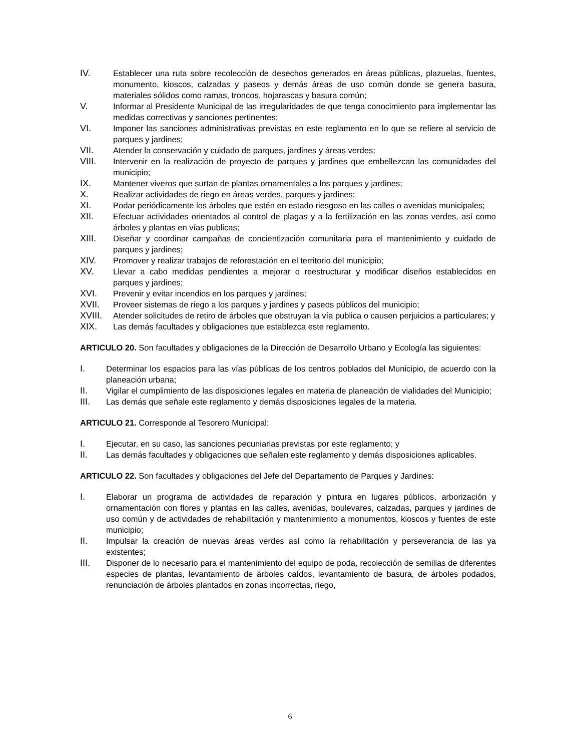IV. Establecer una ruta sobre recolección de desechos generados en áreas públicas, plazuelas, fuentes, monumento, kioscos, calzadas y paseos y demás áreas de uso común donde se genera basura, materiales sólidos como ramas, troncos, hojarascas y basura común;
V. Informar al Presidente Municipal de las irregularidades de que tenga conocimiento para implementar las medidas correctivas y sanciones pertinentes;
VI. Imponer las sanciones administrativas previstas en este reglamento en lo que se refiere al servicio de parques y jardines;
VII. Atender la conservación y cuidado de parques, jardines y áreas verdes;
VIII. Intervenir en la realización de proyecto de parques y jardines que embellezcan las comunidades del municipio;
IX. Mantener viveros que surtan de plantas ornamentales a los parques y jardines;
X. Realizar actividades de riego en áreas verdes, parques y jardines;
XI. Podar periódicamente los árboles que estén en estado riesgoso en las calles o avenidas municipales;
XII. Efectuar actividades orientados al control de plagas y a la fertilización en las zonas verdes, así como árboles y plantas en vías publicas;
XIII. Diseñar y coordinar campañas de concientización comunitaria para el mantenimiento y cuidado de parques y jardines;
XIV. Promover y realizar trabajos de reforestación en el territorio del municipio;
XV. Llevar a cabo medidas pendientes a mejorar o reestructurar y modificar diseños establecidos en parques y jardines;
XVI. Prevenir y evitar incendios en los parques y jardines;
XVII. Proveer sistemas de riego a los parques y jardines y paseos públicos del municipio;
XVIII. Atender solicitudes de retiro de árboles que obstruyan la vía publica o causen perjuicios a particulares; y
XIX. Las demás facultades y obligaciones que establezca este reglamento.
ARTICULO 20. Son facultades y obligaciones de la Dirección de Desarrollo Urbano y Ecología las siguientes:
I. Determinar los espacios para las vías públicas de los centros poblados del Municipio, de acuerdo con la planeación urbana;
II. Vigilar el cumplimiento de las disposiciones legales en materia de planeación de vialidades del Municipio;
III. Las demás que señale este reglamento y demás disposiciones legales de la materia.
ARTICULO 21. Corresponde al Tesorero Municipal:
I. Ejecutar, en su caso, las sanciones pecuniarias previstas por este reglamento; y
II. Las demás facultades y obligaciones que señalen este reglamento y demás disposiciones aplicables.
ARTICULO 22. Son facultades y obligaciones del Jefe del Departamento de Parques y Jardines:
I. Elaborar un programa de actividades de reparación y pintura en lugares públicos, arborización y ornamentación con flores y plantas en las calles, avenidas, boulevares, calzadas, parques y jardines de uso común y de actividades de rehabilitación y mantenimiento a monumentos, kioscos y fuentes de este municipio;
II. Impulsar la creación de nuevas áreas verdes así como la rehabilitación y perseverancia de las ya existentes;
III. Disponer de lo necesario para el mantenimiento del equipo de poda, recolección de semillas de diferentes especies de plantas, levantamiento de árboles caídos, levantamiento de basura, de árboles podados, renunciación de árboles plantados en zonas incorrectas, riego,
6